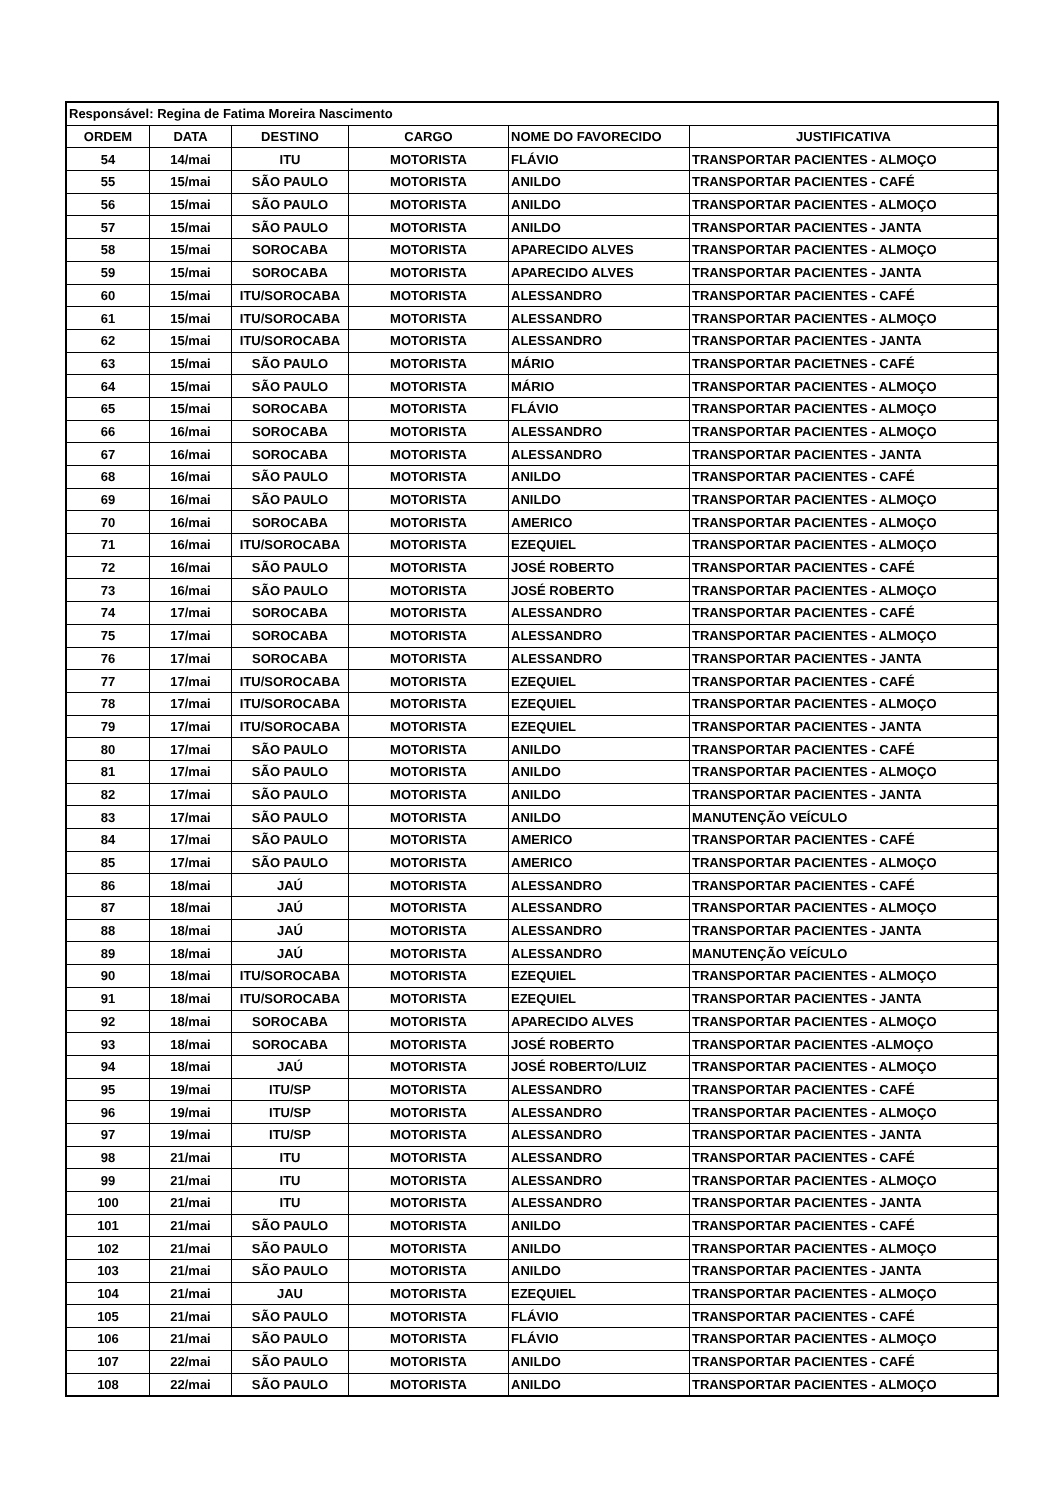| Responsável: Regina de Fatima Moreira Nascimento | | | | | |
| ORDEM | DATA | DESTINO | CARGO | NOME DO FAVORECIDO | JUSTIFICATIVA |
| 54 | 14/mai | ITU | MOTORISTA | FLÁVIO | TRANSPORTAR PACIENTES - ALMOÇO |
| 55 | 15/mai | SÃO PAULO | MOTORISTA | ANILDO | TRANSPORTAR PACIENTES - CAFÉ |
| 56 | 15/mai | SÃO PAULO | MOTORISTA | ANILDO | TRANSPORTAR PACIENTES - ALMOÇO |
| 57 | 15/mai | SÃO PAULO | MOTORISTA | ANILDO | TRANSPORTAR PACIENTES - JANTA |
| 58 | 15/mai | SOROCABA | MOTORISTA | APARECIDO ALVES | TRANSPORTAR PACIENTES - ALMOÇO |
| 59 | 15/mai | SOROCABA | MOTORISTA | APARECIDO ALVES | TRANSPORTAR PACIENTES - JANTA |
| 60 | 15/mai | ITU/SOROCABA | MOTORISTA | ALESSANDRO | TRANSPORTAR PACIENTES - CAFÉ |
| 61 | 15/mai | ITU/SOROCABA | MOTORISTA | ALESSANDRO | TRANSPORTAR PACIENTES - ALMOÇO |
| 62 | 15/mai | ITU/SOROCABA | MOTORISTA | ALESSANDRO | TRANSPORTAR PACIENTES - JANTA |
| 63 | 15/mai | SÃO PAULO | MOTORISTA | MÁRIO | TRANSPORTAR PACIETNES - CAFÉ |
| 64 | 15/mai | SÃO PAULO | MOTORISTA | MÁRIO | TRANSPORTAR PACIENTES - ALMOÇO |
| 65 | 15/mai | SOROCABA | MOTORISTA | FLÁVIO | TRANSPORTAR PACIENTES - ALMOÇO |
| 66 | 16/mai | SOROCABA | MOTORISTA | ALESSANDRO | TRANSPORTAR PACIENTES - ALMOÇO |
| 67 | 16/mai | SOROCABA | MOTORISTA | ALESSANDRO | TRANSPORTAR PACIENTES - JANTA |
| 68 | 16/mai | SÃO PAULO | MOTORISTA | ANILDO | TRANSPORTAR PACIENTES - CAFÉ |
| 69 | 16/mai | SÃO PAULO | MOTORISTA | ANILDO | TRANSPORTAR PACIENTES - ALMOÇO |
| 70 | 16/mai | SOROCABA | MOTORISTA | AMERICO | TRANSPORTAR PACIENTES - ALMOÇO |
| 71 | 16/mai | ITU/SOROCABA | MOTORISTA | EZEQUIEL | TRANSPORTAR PACIENTES - ALMOÇO |
| 72 | 16/mai | SÃO PAULO | MOTORISTA | JOSÉ ROBERTO | TRANSPORTAR PACIENTES - CAFÉ |
| 73 | 16/mai | SÃO PAULO | MOTORISTA | JOSÉ ROBERTO | TRANSPORTAR PACIENTES - ALMOÇO |
| 74 | 17/mai | SOROCABA | MOTORISTA | ALESSANDRO | TRANSPORTAR PACIENTES - CAFÉ |
| 75 | 17/mai | SOROCABA | MOTORISTA | ALESSANDRO | TRANSPORTAR PACIENTES - ALMOÇO |
| 76 | 17/mai | SOROCABA | MOTORISTA | ALESSANDRO | TRANSPORTAR PACIENTES - JANTA |
| 77 | 17/mai | ITU/SOROCABA | MOTORISTA | EZEQUIEL | TRANSPORTAR PACIENTES - CAFÉ |
| 78 | 17/mai | ITU/SOROCABA | MOTORISTA | EZEQUIEL | TRANSPORTAR PACIENTES - ALMOÇO |
| 79 | 17/mai | ITU/SOROCABA | MOTORISTA | EZEQUIEL | TRANSPORTAR PACIENTES - JANTA |
| 80 | 17/mai | SÃO PAULO | MOTORISTA | ANILDO | TRANSPORTAR PACIENTES - CAFÉ |
| 81 | 17/mai | SÃO PAULO | MOTORISTA | ANILDO | TRANSPORTAR PACIENTES - ALMOÇO |
| 82 | 17/mai | SÃO PAULO | MOTORISTA | ANILDO | TRANSPORTAR PACIENTES - JANTA |
| 83 | 17/mai | SÃO PAULO | MOTORISTA | ANILDO | MANUTENÇÃO VEÍCULO |
| 84 | 17/mai | SÃO PAULO | MOTORISTA | AMERICO | TRANSPORTAR PACIENTES - CAFÉ |
| 85 | 17/mai | SÃO PAULO | MOTORISTA | AMERICO | TRANSPORTAR PACIENTES - ALMOÇO |
| 86 | 18/mai | JAÚ | MOTORISTA | ALESSANDRO | TRANSPORTAR PACIENTES - CAFÉ |
| 87 | 18/mai | JAÚ | MOTORISTA | ALESSANDRO | TRANSPORTAR PACIENTES - ALMOÇO |
| 88 | 18/mai | JAÚ | MOTORISTA | ALESSANDRO | TRANSPORTAR PACIENTES - JANTA |
| 89 | 18/mai | JAÚ | MOTORISTA | ALESSANDRO | MANUTENÇÃO VEÍCULO |
| 90 | 18/mai | ITU/SOROCABA | MOTORISTA | EZEQUIEL | TRANSPORTAR PACIENTES - ALMOÇO |
| 91 | 18/mai | ITU/SOROCABA | MOTORISTA | EZEQUIEL | TRANSPORTAR PACIENTES - JANTA |
| 92 | 18/mai | SOROCABA | MOTORISTA | APARECIDO ALVES | TRANSPORTAR PACIENTES - ALMOÇO |
| 93 | 18/mai | SOROCABA | MOTORISTA | JOSÉ ROBERTO | TRANSPORTAR PACIENTES -ALMOÇO |
| 94 | 18/mai | JAÚ | MOTORISTA | JOSÉ ROBERTO/LUIZ | TRANSPORTAR PACIENTES - ALMOÇO |
| 95 | 19/mai | ITU/SP | MOTORISTA | ALESSANDRO | TRANSPORTAR PACIENTES - CAFÉ |
| 96 | 19/mai | ITU/SP | MOTORISTA | ALESSANDRO | TRANSPORTAR PACIENTES - ALMOÇO |
| 97 | 19/mai | ITU/SP | MOTORISTA | ALESSANDRO | TRANSPORTAR PACIENTES - JANTA |
| 98 | 21/mai | ITU | MOTORISTA | ALESSANDRO | TRANSPORTAR PACIENTES - CAFÉ |
| 99 | 21/mai | ITU | MOTORISTA | ALESSANDRO | TRANSPORTAR PACIENTES - ALMOÇO |
| 100 | 21/mai | ITU | MOTORISTA | ALESSANDRO | TRANSPORTAR PACIENTES - JANTA |
| 101 | 21/mai | SÃO PAULO | MOTORISTA | ANILDO | TRANSPORTAR PACIENTES - CAFÉ |
| 102 | 21/mai | SÃO PAULO | MOTORISTA | ANILDO | TRANSPORTAR PACIENTES - ALMOÇO |
| 103 | 21/mai | SÃO PAULO | MOTORISTA | ANILDO | TRANSPORTAR PACIENTES - JANTA |
| 104 | 21/mai | JAU | MOTORISTA | EZEQUIEL | TRANSPORTAR PACIENTES - ALMOÇO |
| 105 | 21/mai | SÃO PAULO | MOTORISTA | FLÁVIO | TRANSPORTAR PACIENTES - CAFÉ |
| 106 | 21/mai | SÃO PAULO | MOTORISTA | FLÁVIO | TRANSPORTAR PACIENTES - ALMOÇO |
| 107 | 22/mai | SÃO PAULO | MOTORISTA | ANILDO | TRANSPORTAR PACIENTES - CAFÉ |
| 108 | 22/mai | SÃO PAULO | MOTORISTA | ANILDO | TRANSPORTAR PACIENTES - ALMOÇO |